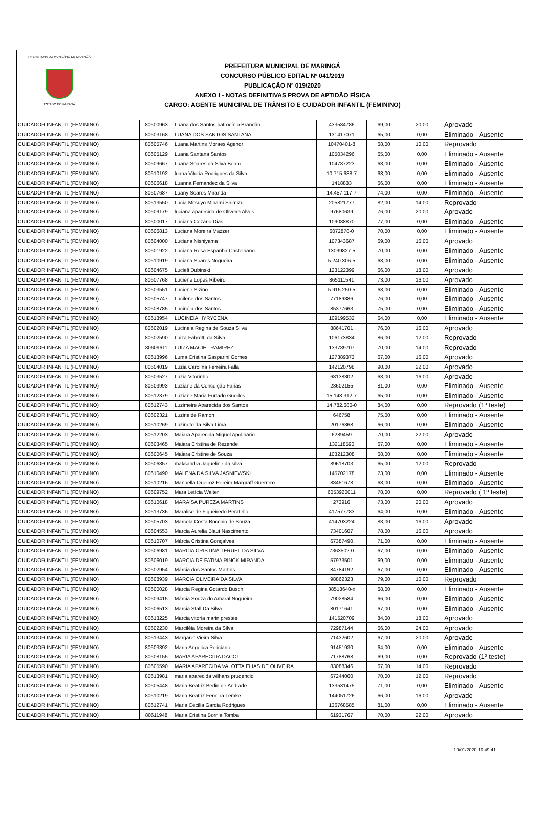PREFEITURA DO MUNICÍPIO DE MARINGÁ
ESTADO DO PARANÁ
PREFEITURA MUNICIPAL DE MARINGÁ
CONCURSO PÚBLICO EDITAL Nº 041/2019
PUBLICAÇÃO Nº 019/2020
ANEXO I - NOTAS DEFINITIVAS PROVA DE APTIDÃO FÍSICA
CARGO: AGENTE MUNICIPAL DE TRÂNSITO E CUIDADOR INFANTIL (FEMININO)
| CUIDADOR INFANTIL (FEMININO) | 80600963 | Luana dos Santos patrocínio Brandão | 433584786 | 69,00 | 20,00 | Aprovado |
| CUIDADOR INFANTIL (FEMININO) | 80603168 | LUANA DOS SANTOS SANTANA | 131417071 | 65,00 | 0,00 | Eliminado - Ausente |
| CUIDADOR INFANTIL (FEMININO) | 80605746 | Luana Martins Moraes Agenor | 10470401-8 | 68,00 | 10,00 | Reprovado |
| CUIDADOR INFANTIL (FEMININO) | 80605129 | Luana Santana Santos | 105034296 | 65,00 | 0,00 | Eliminado - Ausente |
| CUIDADOR INFANTIL (FEMININO) | 80609667 | Luana Soares da Silva Boaro | 104787223 | 68,00 | 0,00 | Eliminado - Ausente |
| CUIDADOR INFANTIL (FEMININO) | 80610192 | luana Vitoria Rodrigues da Silva | 10.715.688-7 | 68,00 | 0,00 | Eliminado - Ausente |
| CUIDADOR INFANTIL (FEMININO) | 80606618 | Luanna Fernandez da Silva | 1418833 | 66,00 | 0,00 | Eliminado - Ausente |
| CUIDADOR INFANTIL (FEMININO) | 80607687 | Luany Soares Miranda | 14.457.117-7 | 74,00 | 0,00 | Eliminado - Ausente |
| CUIDADOR INFANTIL (FEMININO) | 80613550 | Lucia Mitsuyo Minami Shimizu | 205821777 | 82,00 | 14,00 | Reprovado |
| CUIDADOR INFANTIL (FEMININO) | 80609179 | luciana aparecida de Oliveira Alves | 97680639 | 76,00 | 20,00 | Aprovado |
| CUIDADOR INFANTIL (FEMININO) | 80600017 | Luciana Cezário Dias | 109088870 | 77,00 | 0,00 | Eliminado - Ausente |
| CUIDADOR INFANTIL (FEMININO) | 80606813 | Luciana Moreira Mazzer | 6072878-0 | 70,00 | 0,00 | Eliminado - Ausente |
| CUIDADOR INFANTIL (FEMININO) | 80604000 | Luciana Nishiyama | 107343687 | 69,00 | 16,00 | Aprovado |
| CUIDADOR INFANTIL (FEMININO) | 80601922 | Luciana Rosa Espanha Castelhano | 13099827-5 | 70,00 | 0,00 | Eliminado - Ausente |
| CUIDADOR INFANTIL (FEMININO) | 80610919 | Luciana Soares Nogueira | 5.240.306-5 | 68,00 | 0,00 | Eliminado - Ausente |
| CUIDADOR INFANTIL (FEMININO) | 80604675 | Lucieli Dubinski | 123122399 | 66,00 | 18,00 | Aprovado |
| CUIDADOR INFANTIL (FEMININO) | 80607768 | Luciene Lopes Ribeiro | 865111541 | 73,00 | 16,00 | Aprovado |
| CUIDADOR INFANTIL (FEMININO) | 80603551 | Luciene Sizino | 5.915.250-5 | 68,00 | 0,00 | Eliminado - Ausente |
| CUIDADOR INFANTIL (FEMININO) | 80605747 | Lucilene dos Santos | 77189386 | 76,00 | 0,00 | Eliminado - Ausente |
| CUIDADOR INFANTIL (FEMININO) | 80608785 | Lucinéia dos Santos | 85377663 | 75,00 | 0,00 | Eliminado - Ausente |
| CUIDADOR INFANTIL (FEMININO) | 80613954 | LUCINEIA HYRYCENA | 109199532 | 64,00 | 0,00 | Eliminado - Ausente |
| CUIDADOR INFANTIL (FEMININO) | 80602019 | Lucineia Regina de Souza Silva | 88641701 | 76,00 | 16,00 | Aprovado |
| CUIDADOR INFANTIL (FEMININO) | 80602590 | Luiza Fabretti da Silva | 106173834 | 86,00 | 12,00 | Reprovado |
| CUIDADOR INFANTIL (FEMININO) | 80609611 | LUIZA MACIEL RAMIREZ | 133789707 | 70,00 | 14,00 | Reprovado |
| CUIDADOR INFANTIL (FEMININO) | 80613996 | Luma Cristina Gasparini Gomes | 127389373 | 67,00 | 16,00 | Aprovado |
| CUIDADOR INFANTIL (FEMININO) | 80604019 | Luzia Carolina Ferreira Falla | 142120798 | 90,00 | 22,00 | Aprovado |
| CUIDADOR INFANTIL (FEMININO) | 80603527 | Luzia Vitorinho | 68138302 | 68,00 | 16,00 | Aprovado |
| CUIDADOR INFANTIL (FEMININO) | 80603993 | Luziane da Conceição Farias | 23602155 | 81,00 | 0,00 | Eliminado - Ausente |
| CUIDADOR INFANTIL (FEMININO) | 80612379 | Luziane Maria Furtado Guedes | 15.148.312-7 | 65,00 | 0,00 | Eliminado - Ausente |
| CUIDADOR INFANTIL (FEMININO) | 80612743 | Luzimeire Aparecida dos Santos | 14.782.680-0 | 84,00 | 0,00 | Reprovado (1º teste) |
| CUIDADOR INFANTIL (FEMININO) | 80602321 | Luzineide Ramon | 646758 | 75,00 | 0,00 | Eliminado - Ausente |
| CUIDADOR INFANTIL (FEMININO) | 80610269 | Luzinete da Silva Lima | 20176368 | 66,00 | 0,00 | Eliminado - Ausente |
| CUIDADOR INFANTIL (FEMININO) | 80612203 | Maiara Aparecida Miguel Apolinário | 6289459 | 70,00 | 22,00 | Aprovado |
| CUIDADOR INFANTIL (FEMININO) | 80603465 | Maiara Cristina de Rezende | 132118590 | 67,00 | 0,00 | Eliminado - Ausente |
| CUIDADOR INFANTIL (FEMININO) | 80600645 | Maiara Cristine de Souza | 103212308 | 68,00 | 0,00 | Eliminado - Ausente |
| CUIDADOR INFANTIL (FEMININO) | 80606857 | maksandra Jaqueline da silva | 89618703 | 65,00 | 12,00 | Reprovado |
| CUIDADOR INFANTIL (FEMININO) | 80610490 | MALENA DA SILVA JASNIEWSKI | 145702178 | 73,00 | 0,00 | Eliminado - Ausente |
| CUIDADOR INFANTIL (FEMININO) | 80610216 | Manuella Queiroz Pereira Margraff Guerrero | 88451678 | 68,00 | 0,00 | Eliminado - Ausente |
| CUIDADOR INFANTIL (FEMININO) | 80609752 | Mara Letícia Walter | 6053920011 | 78,00 | 0,00 | Reprovado ( 1º teste) |
| CUIDADOR INFANTIL (FEMININO) | 80610618 | MARAISA PUREZA MARTINS | 273916 | 73,00 | 20,00 | Aprovado |
| CUIDADOR INFANTIL (FEMININO) | 80613736 | Maralise de Figueiredo Peratello | 417577783 | 64,00 | 0,00 | Eliminado - Ausente |
| CUIDADOR INFANTIL (FEMININO) | 80605703 | Marcela Costa Bocchio de Souza | 414703224 | 83,00 | 16,00 | Aprovado |
| CUIDADOR INFANTIL (FEMININO) | 80604553 | Marcia Aurelia Blaut Nascimento | 73401607 | 78,00 | 16,00 | Aprovado |
| CUIDADOR INFANTIL (FEMININO) | 80610707 | Márcia Cristina Gonçalves | 67387490 | 71,00 | 0,00 | Eliminado - Ausente |
| CUIDADOR INFANTIL (FEMININO) | 80606981 | MARCIA CRISTINA TERUEL DA SILVA | 7363502-0 | 67,00 | 0,00 | Eliminado - Ausente |
| CUIDADOR INFANTIL (FEMININO) | 80606019 | MARCIA DE FATIMA RINCK MIRANDA | 57973501 | 69,00 | 0,00 | Eliminado - Ausente |
| CUIDADOR INFANTIL (FEMININO) | 80602954 | Márcia dos Santos Martins | 84784192 | 67,00 | 0,00 | Eliminado - Ausente |
| CUIDADOR INFANTIL (FEMININO) | 80608939 | MARCIA OLIVEIRA DA SILVA | 98862323 | 79,00 | 10,00 | Reprovado |
| CUIDADOR INFANTIL (FEMININO) | 80600028 | Marcia Regina Gotardo Busch | 38518640-x | 68,00 | 0,00 | Eliminado - Ausente |
| CUIDADOR INFANTIL (FEMININO) | 80609415 | Márcia Souza do Amaral Nogueira | 79028584 | 66,00 | 0,00 | Eliminado - Ausente |
| CUIDADOR INFANTIL (FEMININO) | 80606513 | Marcia Stall Da Silva | 80171641 | 67,00 | 0,00 | Eliminado - Ausente |
| CUIDADOR INFANTIL (FEMININO) | 80613225 | Marcia vitoria marin prestes | 141520709 | 84,00 | 18,00 | Aprovado |
| CUIDADOR INFANTIL (FEMININO) | 80602230 | Marciléia Moreira da Silva | 72987144 | 66,00 | 24,00 | Aprovado |
| CUIDADOR INFANTIL (FEMININO) | 80613443 | Margaret Vieira Silva | 71432602 | 67,00 | 20,00 | Aprovado |
| CUIDADOR INFANTIL (FEMININO) | 80603392 | Maria Angelica Policiano | 91451930 | 64,00 | 0,00 | Eliminado - Ausente |
| CUIDADOR INFANTIL (FEMININO) | 80608155 | MARIA APARECIDA DACOL | 71788768 | 69,00 | 0,00 | Reprovado (1º teste) |
| CUIDADOR INFANTIL (FEMININO) | 80605590 | MARIA APARECIDA VALOTTA ELIAS DE OLIVEIRA | 83088346 | 67,00 | 14,00 | Reprovado |
| CUIDADOR INFANTIL (FEMININO) | 80613981 | maria aparecida wilhans prudencio | 67244060 | 70,00 | 12,00 | Reprovado |
| CUIDADOR INFANTIL (FEMININO) | 80605448 | Maria Beatriz Bedin de Andrade | 133531475 | 71,00 | 0,00 | Eliminado - Ausente |
| CUIDADOR INFANTIL (FEMININO) | 80610219 | Maria Beatriz Ferreira Lemke | 144051726 | 66,00 | 16,00 | Aprovado |
| CUIDADOR INFANTIL (FEMININO) | 80612741 | Maria Cecilia Garcia Rodrigues | 136768585 | 81,00 | 0,00 | Eliminado - Ausente |
| CUIDADOR INFANTIL (FEMININO) | 80611948 | Maria Cristina Bornia Tomba | 61931767 | 70,00 | 22,00 | Aprovado |
10/01/2020 10:49:41